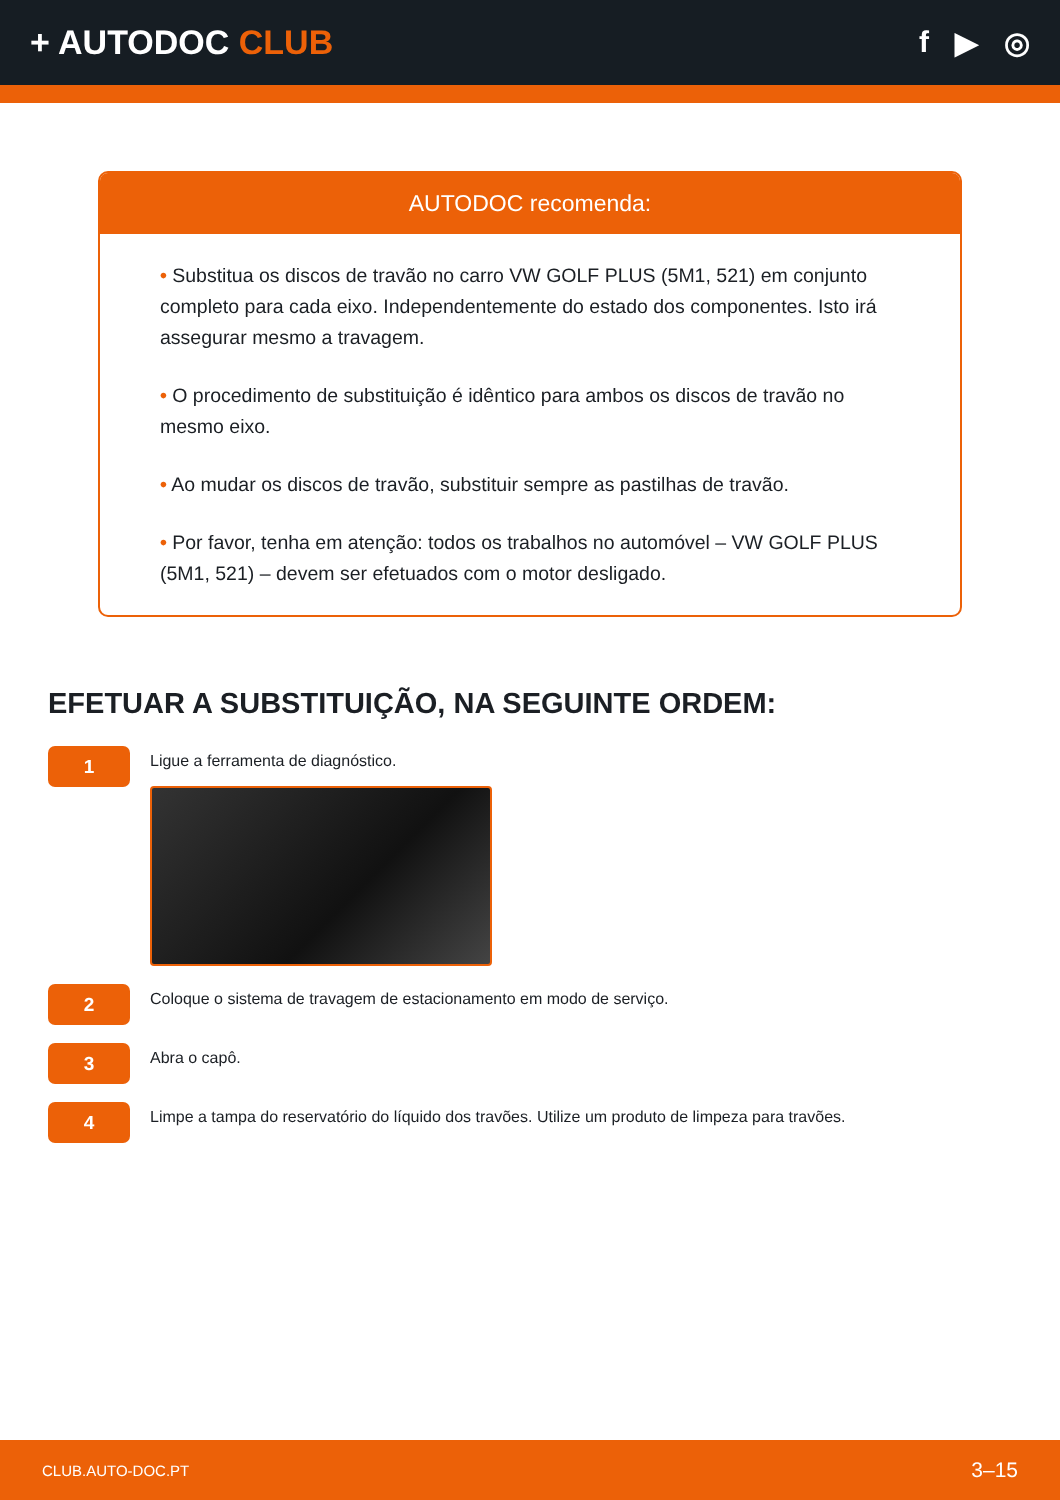+ AUTODOC CLUB f ▶ ◎
AUTODOC recomenda:
• Substitua os discos de travão no carro VW GOLF PLUS (5M1, 521) em conjunto completo para cada eixo. Independentemente do estado dos componentes. Isto irá assegurar mesmo a travagem.
• O procedimento de substituição é idêntico para ambos os discos de travão no mesmo eixo.
• Ao mudar os discos de travão, substituir sempre as pastilhas de travão.
• Por favor, tenha em atenção: todos os trabalhos no automóvel – VW GOLF PLUS (5M1, 521) – devem ser efetuados com o motor desligado.
EFETUAR A SUBSTITUIÇÃO, NA SEGUINTE ORDEM:
1
Ligue a ferramenta de diagnóstico.
2
Coloque o sistema de travagem de estacionamento em modo de serviço.
3
Abra o capô.
4
Limpe a tampa do reservatório do líquido dos travões. Utilize um produto de limpeza para travões.
CLUB.AUTO-DOC.PT 3–15